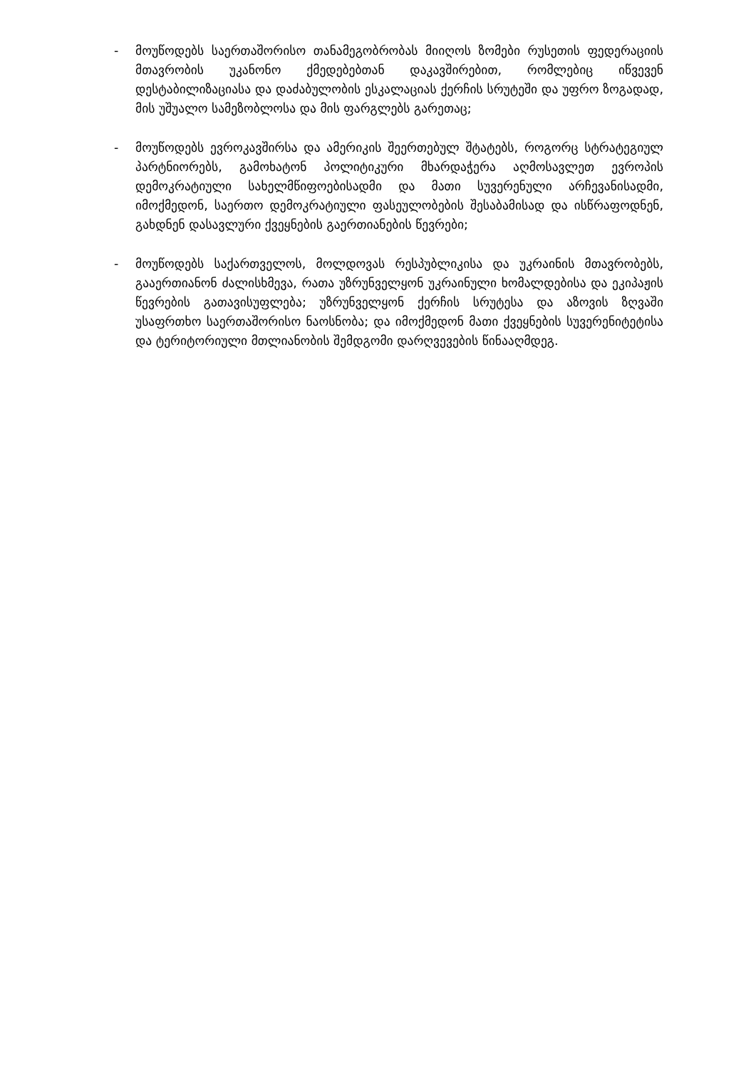- მოუწოდებს საერთაშორისო თანამეგობრობას მიიღოს ზომები რუსეთის ფედერაციის მთავრობის უკანონო ქმედებებთან დაკავშირებით, რომლებიც იწვევენ დესტაბილიზაციასა და დაძაბულობის ესკალაციას ქერჩის სრუტეში და უფრო ზოგადად, მის უშუალო სამეზობლოსა და მის ფარგლებს გარეთაც;
- მოუწოდებს ევროკავშირსა და ამერიკის შეერთებულ შტატებს, როგორც სტრატეგიულ პარტნიორებს, გამოხატონ პოლიტიკური მხარდაჭერა აღმოსავლეთ ევროპის დემოკრატიული სახელმწიფოებისადმი და მათი სუვერენული არჩევანისადმი, იმოქმედონ, საერთო დემოკრატიული ფასეულობების შესაბამისად და ისწრაფოდნენ, გახდნენ დასავლური ქვეყნების გაერთიანების წევრები;
- მოუწოდებს საქართველოს, მოლდოვას რესპუბლიკისა და უკრაინის მთავრობებს, გააერთიანონ ძალისხმევა, რათა უზრუნველყონ უკრაინული ხომალდებისა და ეკიპაჟის წევრების გათავისუფლება; უზრუნველყონ ქერჩის სრუტესა და აზოვის ზღვაში უსაფრთხო საერთაშორისო ნაოსნობა; და იმოქმედონ მათი ქვეყნების სუვერენიტეტისა და ტერიტორიული მთლიანობის შემდგომი დარღვევების წინააღმდეგ.